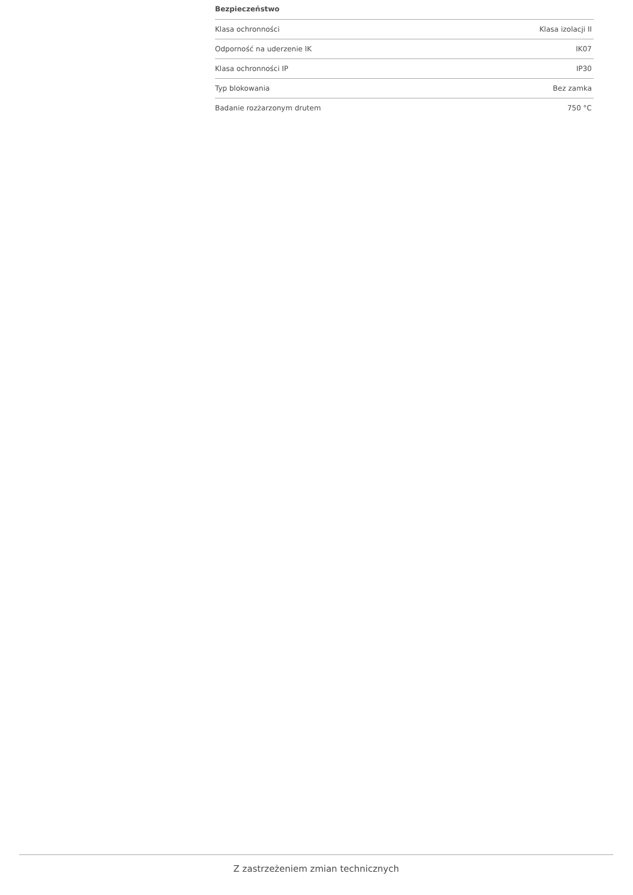Bezpieczeństwo
| Klasa ochronności | Klasa izolacji II |
| Odporność na uderzenie IK | IK07 |
| Klasa ochronności IP | IP30 |
| Typ blokowania | Bez zamka |
| Badanie rozżarzonym drutem | 750 °C |
Z zastrzeżeniem zmian technicznych